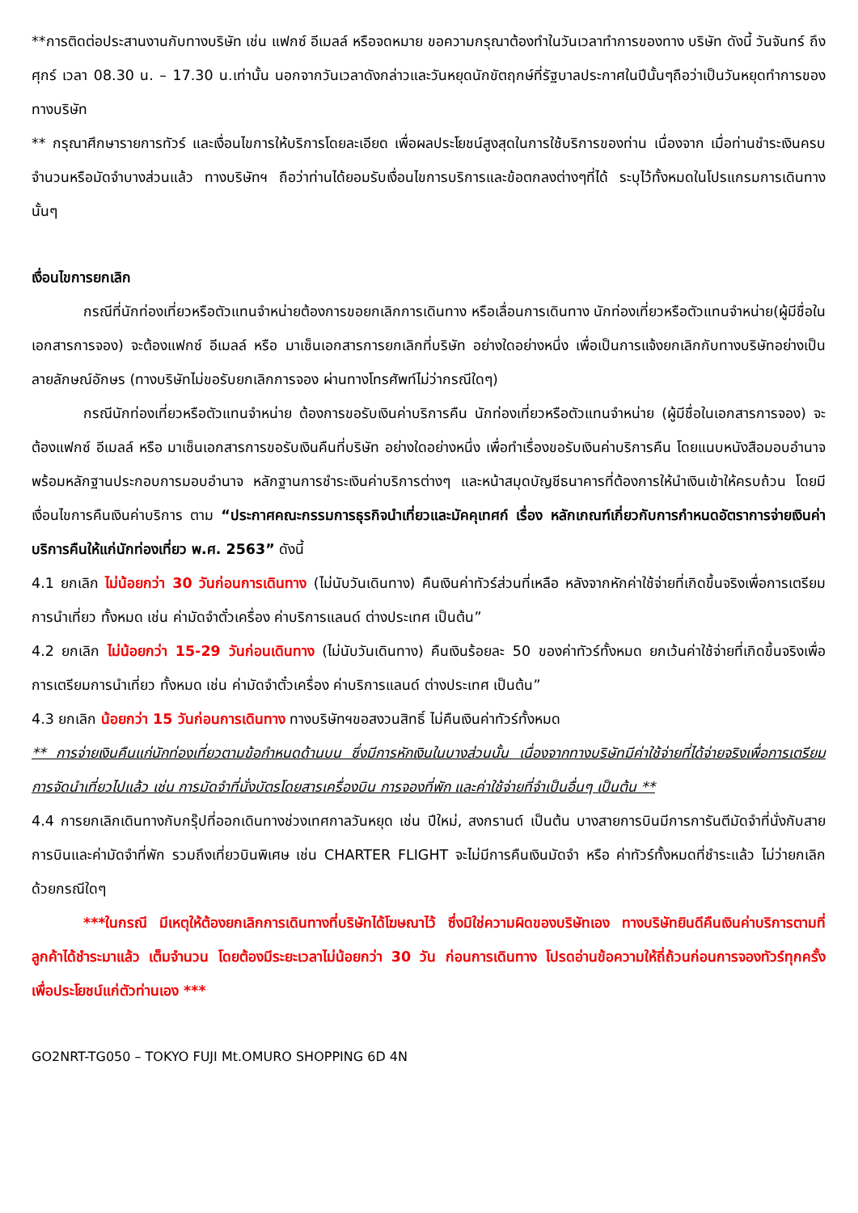**การติดต่อประสานงานกับทางบริษัท เช่น แฟกซ์ อีเมลล์ หรือจดหมาย ขอความกรุณาต้องทำในวันเวลาทำการของทาง บริษัท ดังนี้ วันจันทร์ ถึงศุกร์ เวลา 08.30 น. – 17.30 น.เท่านั้น นอกจากวันเวลาดังกล่าวและวันหยุดนักขัตฤกษ์ที่รัฐบาลประกาศในปีนั้นๆถือว่าเป็นวันหยุดทำการของทางบริษัท
** กรุณาศึกษารายการทัวร์ และเงื่อนไขการให้บริการโดยละเอียด เพื่อผลประโยชน์สูงสุดในการใช้บริการของท่าน เนื่องจาก เมื่อท่านชำระเงินครบจำนวนหรือมัดจำบางส่วนแล้ว ทางบริษัทฯ ถือว่าท่านได้ยอมรับเงื่อนไขการบริการและข้อตกลงต่างๆที่ได้ ระบุไว้ทั้งหมดในโปรแกรมการเดินทางนั้นๆ
เงื่อนไขการยกเลิก
กรณีที่นักท่องเที่ยวหรือตัวแทนจำหน่ายต้องการขอยกเลิกการเดินทาง หรือเลื่อนการเดินทาง นักท่องเที่ยวหรือตัวแทนจำหน่าย(ผู้มีชื่อในเอกสารการจอง) จะต้องแฟกซ์ อีเมลล์ หรือ มาเซ็นเอกสารการยกเลิกที่บริษัท อย่างใดอย่างหนึ่ง เพื่อเป็นการแจ้งยกเลิกกับทางบริษัทอย่างเป็นลายลักษณ์อักษร (ทางบริษัทไม่ขอรับยกเลิกการจอง ผ่านทางโทรศัพท์ไม่ว่ากรณีใดๆ)
กรณีนักท่องเที่ยวหรือตัวแทนจำหน่าย ต้องการขอรับเงินค่าบริการคืน นักท่องเที่ยวหรือตัวแทนจำหน่าย (ผู้มีชื่อในเอกสารการจอง) จะต้องแฟกซ์ อีเมลล์ หรือ มาเซ็นเอกสารการขอรับเงินคืนที่บริษัท อย่างใดอย่างหนึ่ง เพื่อทำเรื่องขอรับเงินค่าบริการคืน โดยแนบหนังสือมอบอำนาจพร้อมหลักฐานประกอบการมอบอำนาจ หลักฐานการชำระเงินค่าบริการต่างๆ และหน้าสมุดบัญชีธนาคารที่ต้องการให้นำเงินเข้าให้ครบถ้วน โดยมีเงื่อนไขการคืนเงินค่าบริการ ตาม “ประกาศคณะกรรมการธุรกิจนำเที่ยวและมัคคุเทศก์ เรื่อง หลักเกณฑ์เกี่ยวกับการกำหนดอัตราการจ่ายเงินค่าบริการคืนให้แก่นักท่องเที่ยว พ.ศ. 2563” ดังนี้
4.1 ยกเลิก ไม่น้อยกว่า 30 วันก่อนการเดินทาง (ไม่นับวันเดินทาง) คืนเงินค่าทัวร์ส่วนที่เหลือ หลังจากหักค่าใช้จ่ายที่เกิดขึ้นจริงเพื่อการเตรียมการนำเที่ยว ทั้งหมด เช่น ค่ามัดจำตั๋วเครื่อง ค่าบริการแลนด์ ต่างประเทศ เป็นต้น”
4.2 ยกเลิก ไม่น้อยกว่า 15-29 วันก่อนเดินทาง (ไม่นับวันเดินทาง) คืนเงินร้อยละ 50 ของค่าทัวร์ทั้งหมด ยกเว้นค่าใช้จ่ายที่เกิดขึ้นจริงเพื่อการเตรียมการนำเที่ยว ทั้งหมด เช่น ค่ามัดจำตั๋วเครื่อง ค่าบริการแลนด์ ต่างประเทศ เป็นต้น”
4.3 ยกเลิก น้อยกว่า 15 วันก่อนการเดินทาง ทางบริษัทฯขอสงวนสิทธิ์ ไม่คืนเงินค่าทัวร์ทั้งหมด
** การจ่ายเงินคืนแก่นักท่องเที่ยวตามข้อกำหนดด้านบน ซึ่งมีการหักเงินในบางส่วนนั้น เนื่องจากทางบริษัทมีค่าใช้จ่ายที่ได้จ่ายจริงเพื่อการเตรียมการจัดนำเที่ยวไปแล้ว เช่น การมัดจำที่นั่งบัตรโดยสารเครื่องบิน การจองที่พัก และค่าใช้จ่ายที่จำเป็นอื่นๆ เป็นต้น **
4.4 การยกเลิกเดินทางกับกรุ๊ปที่ออกเดินทางช่วงเทศกาลวันหยุด เช่น ปีใหม่, สงกรานต์ เป็นต้น บางสายการบินมีการการันตีมัดจำที่นั่งกับสายการบินและค่ามัดจำที่พัก รวมถึงเที่ยวบินพิเศษ เช่น CHARTER FLIGHT จะไม่มีการคืนเงินมัดจำ หรือ ค่าทัวร์ทั้งหมดที่ชำระแล้ว ไม่ว่ายกเลิกด้วยกรณีใดๆ
***ในกรณี มีเหตุให้ต้องยกเลิกการเดินทางที่บริษัทได้โฆษณาไว้ ซึ่งมิใช่ความผิดของบริษัทเอง ทางบริษัทยินดีคืนเงินค่าบริการตามที่ลูกค้าได้ชำระมาแล้ว เต็มจำนวน โดยต้องมีระยะเวลาไม่น้อยกว่า 30 วัน ก่อนการเดินทาง โปรดอ่านข้อความให้ถี่ถ้วนก่อนการจองทัวร์ทุกครั้ง เพื่อประโยชน์แก่ตัวท่านเอง ***
GO2NRT-TG050 – TOKYO FUJI Mt.OMURO SHOPPING 6D 4N